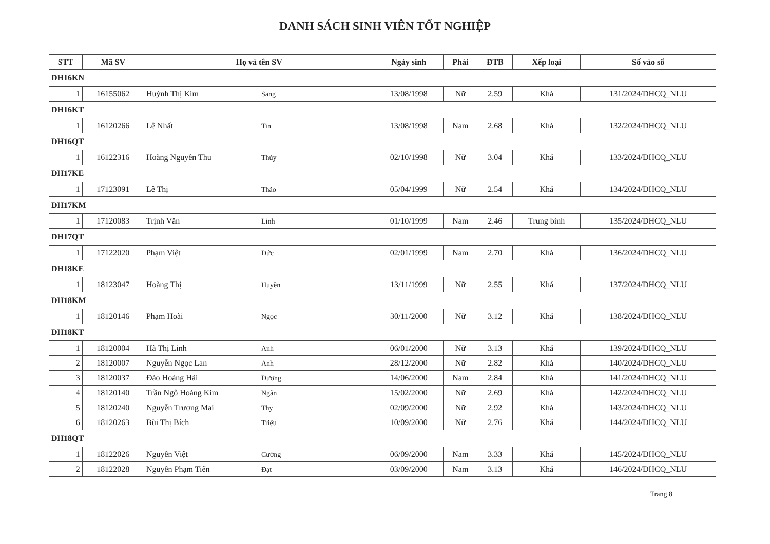DANH SÁCH SINH VIÊN TỐT NGHIỆP
| STT | Mã SV | Họ và tên SV | Ngày sinh | Phái | ĐTB | Xếp loại | Số vào sổ |
| --- | --- | --- | --- | --- | --- | --- | --- |
| DH16KN | | | | | | | |
| 1 | 16155062 | Huỳnh Thị Kim Sang | 13/08/1998 | Nữ | 2.59 | Khá | 131/2024/DHCQ_NLU |
| DH16KT | | | | | | | |
| 1 | 16120266 | Lê Nhất Tin | 13/08/1998 | Nam | 2.68 | Khá | 132/2024/DHCQ_NLU |
| DH16QT | | | | | | | |
| 1 | 16122316 | Hoàng Nguyễn Thu Thủy | 02/10/1998 | Nữ | 3.04 | Khá | 133/2024/DHCQ_NLU |
| DH17KE | | | | | | | |
| 1 | 17123091 | Lê Thị Thảo | 05/04/1999 | Nữ | 2.54 | Khá | 134/2024/DHCQ_NLU |
| DH17KM | | | | | | | |
| 1 | 17120083 | Trịnh Văn Linh | 01/10/1999 | Nam | 2.46 | Trung bình | 135/2024/DHCQ_NLU |
| DH17QT | | | | | | | |
| 1 | 17122020 | Phạm Việt Đức | 02/01/1999 | Nam | 2.70 | Khá | 136/2024/DHCQ_NLU |
| DH18KE | | | | | | | |
| 1 | 18123047 | Hoàng Thị Huyền | 13/11/1999 | Nữ | 2.55 | Khá | 137/2024/DHCQ_NLU |
| DH18KM | | | | | | | |
| 1 | 18120146 | Phạm Hoài Ngọc | 30/11/2000 | Nữ | 3.12 | Khá | 138/2024/DHCQ_NLU |
| DH18KT | | | | | | | |
| 1 | 18120004 | Hà Thị Linh Anh | 06/01/2000 | Nữ | 3.13 | Khá | 139/2024/DHCQ_NLU |
| 2 | 18120007 | Nguyễn Ngọc Lan Anh | 28/12/2000 | Nữ | 2.82 | Khá | 140/2024/DHCQ_NLU |
| 3 | 18120037 | Đào Hoàng Hải Dương | 14/06/2000 | Nam | 2.84 | Khá | 141/2024/DHCQ_NLU |
| 4 | 18120140 | Trần Ngô Hoàng Kim Ngân | 15/02/2000 | Nữ | 2.69 | Khá | 142/2024/DHCQ_NLU |
| 5 | 18120240 | Nguyễn Trương Mai Thy | 02/09/2000 | Nữ | 2.92 | Khá | 143/2024/DHCQ_NLU |
| 6 | 18120263 | Bùi Thị Bích Triệu | 10/09/2000 | Nữ | 2.76 | Khá | 144/2024/DHCQ_NLU |
| DH18QT | | | | | | | |
| 1 | 18122026 | Nguyễn Việt Cường | 06/09/2000 | Nam | 3.33 | Khá | 145/2024/DHCQ_NLU |
| 2 | 18122028 | Nguyễn Phạm Tiến Đạt | 03/09/2000 | Nam | 3.13 | Khá | 146/2024/DHCQ_NLU |
Trang 8